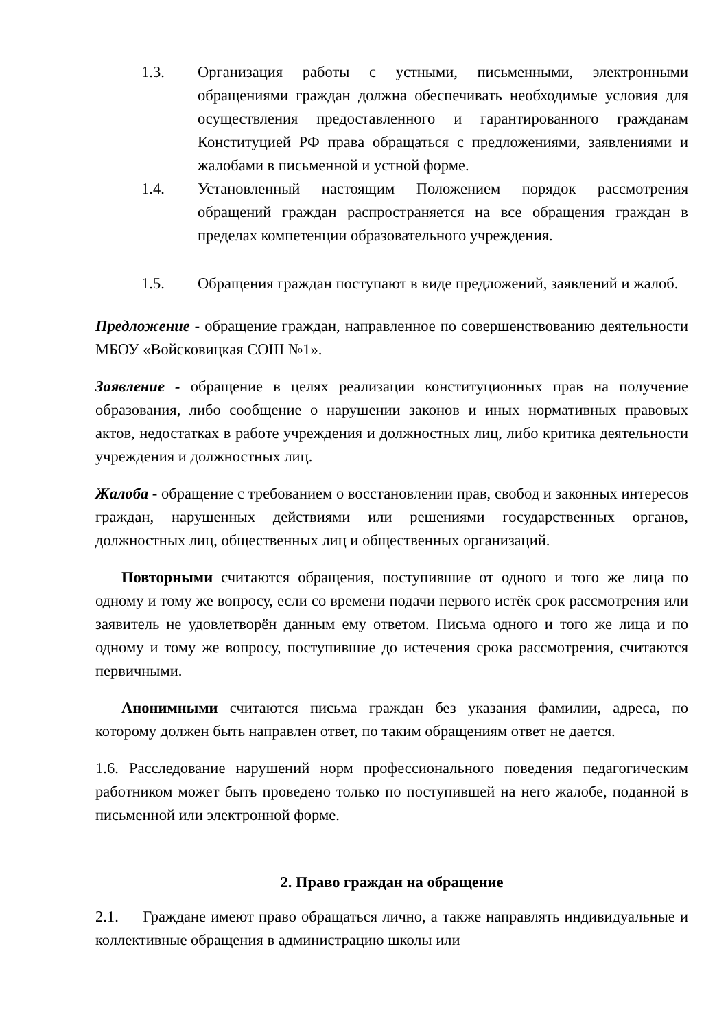1.3. Организация работы с устными, письменными, электронными обращениями граждан должна обеспечивать необходимые условия для осуществления предоставленного и гарантированного гражданам Конституцией РФ права обращаться с предложениями, заявлениями и жалобами в письменной и устной форме.
1.4. Установленный настоящим Положением порядок рассмотрения обращений граждан распространяется на все обращения граждан в пределах компетенции образовательного учреждения.
1.5. Обращения граждан поступают в виде предложений, заявлений и жалоб.
Предложение - обращение граждан, направленное по совершенствованию деятельности МБОУ «Войсковицкая СОШ №1».
Заявление - обращение в целях реализации конституционных прав на получение образования, либо сообщение о нарушении законов и иных нормативных правовых актов, недостатках в работе учреждения и должностных лиц, либо критика деятельности учреждения и должностных лиц.
Жалоба - обращение с требованием о восстановлении прав, свобод и законных интересов граждан, нарушенных действиями или решениями государственных органов, должностных лиц, общественных лиц и общественных организаций.
Повторными считаются обращения, поступившие от одного и того же лица по одному и тому же вопросу, если со времени подачи первого истёк срок рассмотрения или заявитель не удовлетворён данным ему ответом. Письма одного и того же лица и по одному и тому же вопросу, поступившие до истечения срока рассмотрения, считаются первичными.
Анонимными считаются письма граждан без указания фамилии, адреса, по которому должен быть направлен ответ, по таким обращениям ответ не дается.
1.6. Расследование нарушений норм профессионального поведения педагогическим работником может быть проведено только по поступившей на него жалобе, поданной в письменной или электронной форме.
2. Право граждан на обращение
2.1. Граждане имеют право обращаться лично, а также направлять индивидуальные и коллективные обращения в администрацию школы или